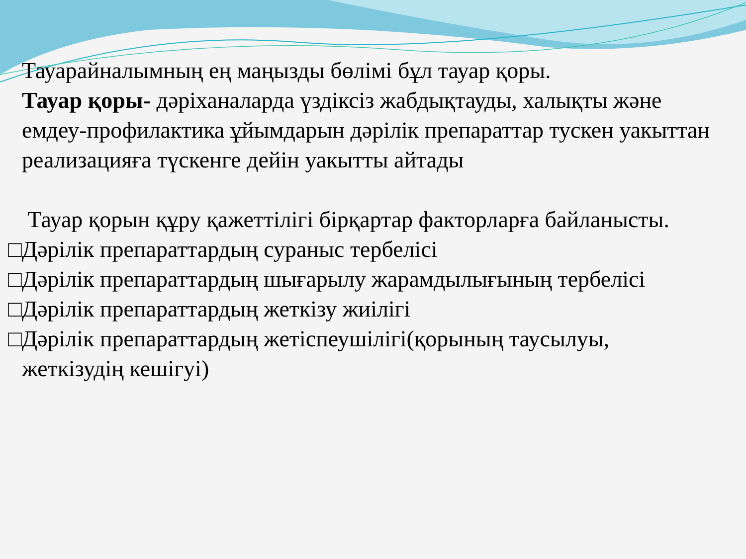Тауарайналымның ең маңызды бөлімі бұл тауар қоры.
Тауар қоры- дəріханаларда үздіксіз жабдықтауды, халықты және емдеу-профилактика ұйымдарын дəрілік препараттар тускен уакыттан реализацияға түскенге дейін уакытты айтады
Тауар қорын құру қажеттілігі бірқартар факторларға байланысты.
□Дəрілік препараттардың сураныс тербелісі
□Дəрілік препараттардың шығарылу жарамдылығының тербелісі
□Дəрілік препараттардың жеткізу жиілігі
□Дəрілік препараттардың жетіспеушілігі(қорының таусылуы,
жеткізудің кешігуі)